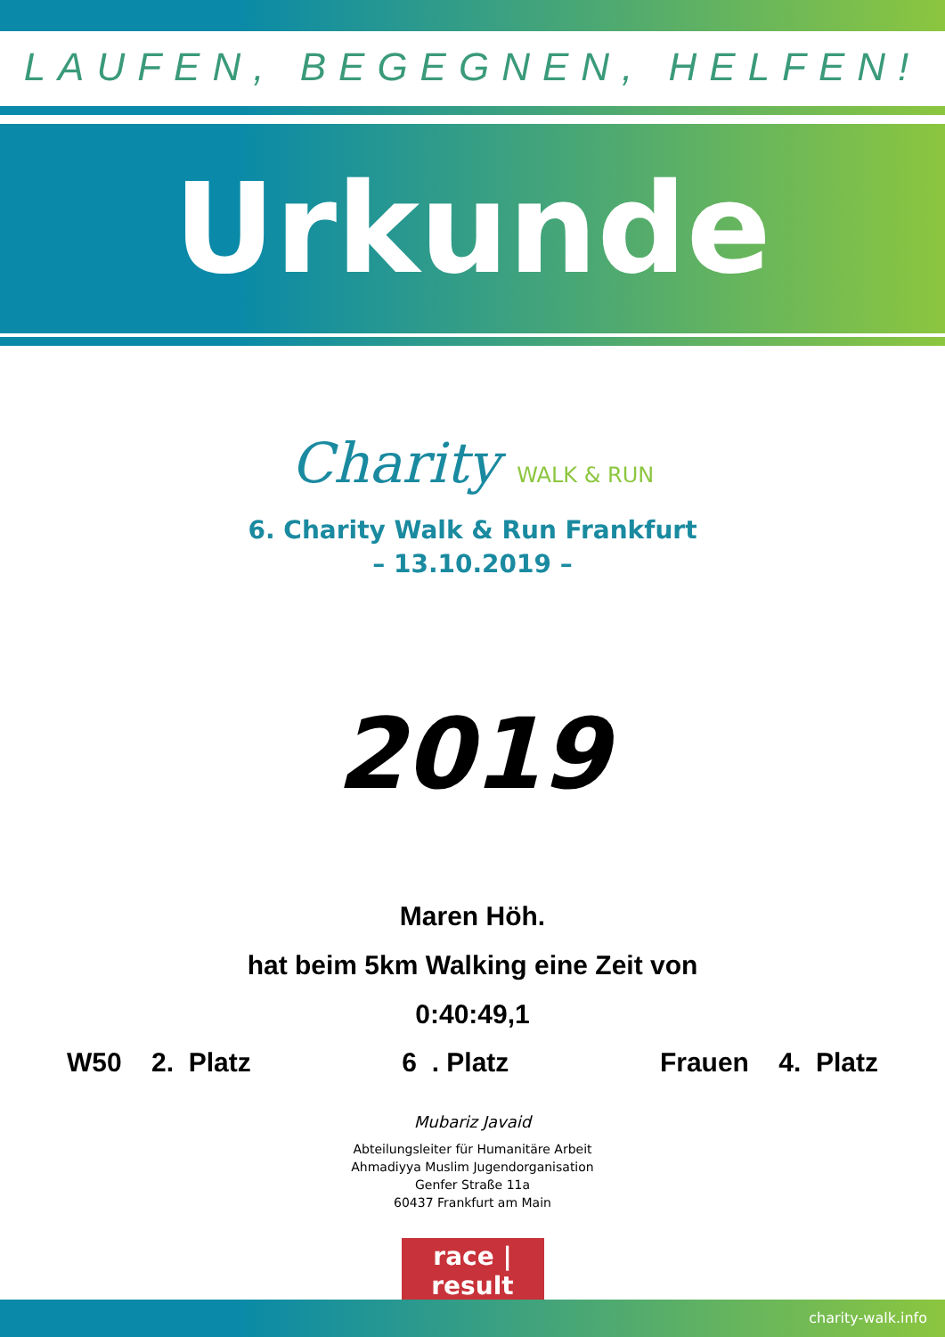LAUFEN, BEGEGNEN, HELFEN!
Urkunde
Charity WALK & RUN
6. Charity Walk & Run Frankfurt
– 13.10.2019 –
2019
Maren Höh.
hat beim 5km Walking eine Zeit von
0:40:49,1
W50 2. Platz 6 . Platz Frauen 4. Platz
Mubariz Javaid
Abteilungsleiter für Humanitäre Arbeit
Ahmadiyya Muslim Jugendorganisation
Genfer Straße 11a
60437 Frankfurt am Main
race | result
charity-walk.info